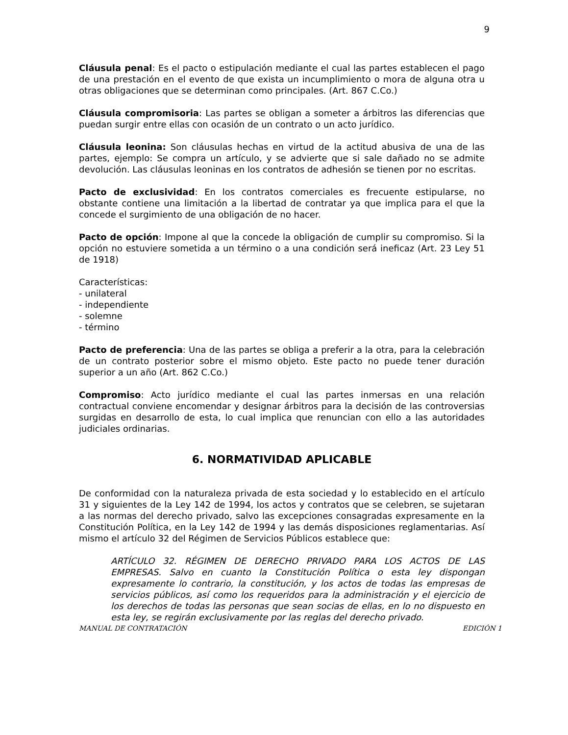9
Cláusula penal: Es el pacto o estipulación mediante el cual las partes establecen el pago de una prestación en el evento de que exista un incumplimiento o mora de alguna otra u otras obligaciones que se determinan como principales. (Art. 867 C.Co.)
Cláusula compromisoria: Las partes se obligan a someter a árbitros las diferencias que puedan surgir entre ellas con ocasión de un contrato o un acto jurídico.
Cláusula leonina: Son cláusulas hechas en virtud de la actitud abusiva de una de las partes, ejemplo: Se compra un artículo, y se advierte que si sale dañado no se admite devolución. Las cláusulas leoninas en los contratos de adhesión se tienen por no escritas.
Pacto de exclusividad: En los contratos comerciales es frecuente estipularse, no obstante contiene una limitación a la libertad de contratar ya que implica para el que la concede el surgimiento de una obligación de no hacer.
Pacto de opción: Impone al que la concede la obligación de cumplir su compromiso. Si la opción no estuviere sometida a un término o a una condición será ineficaz (Art. 23 Ley 51 de 1918)
Características:
- unilateral
- independiente
- solemne
- término
Pacto de preferencia: Una de las partes se obliga a preferir a la otra, para la celebración de un contrato posterior sobre el mismo objeto. Este pacto no puede tener duración superior a un año (Art. 862 C.Co.)
Compromiso: Acto jurídico mediante el cual las partes inmersas en una relación contractual conviene encomendar y designar árbitros para la decisión de las controversias surgidas en desarrollo de esta, lo cual implica que renuncian con ello a las autoridades judiciales ordinarias.
6. NORMATIVIDAD APLICABLE
De conformidad con la naturaleza privada de esta sociedad y lo establecido en el artículo 31 y siguientes de la Ley 142 de 1994, los actos y contratos que se celebren, se sujetaran a las normas del derecho privado, salvo las excepciones consagradas expresamente en la Constitución Política, en la Ley 142 de 1994 y las demás disposiciones reglamentarias. Así mismo el artículo 32 del Régimen de Servicios Públicos establece que:
ARTÍCULO 32. RÉGIMEN DE DERECHO PRIVADO PARA LOS ACTOS DE LAS EMPRESAS. Salvo en cuanto la Constitución Política o esta ley dispongan expresamente lo contrario, la constitución, y los actos de todas las empresas de servicios públicos, así como los requeridos para la administración y el ejercicio de los derechos de todas las personas que sean socias de ellas, en lo no dispuesto en esta ley, se regirán exclusivamente por las reglas del derecho privado.
MANUAL DE CONTRATACIÓN EDICIÓN 1